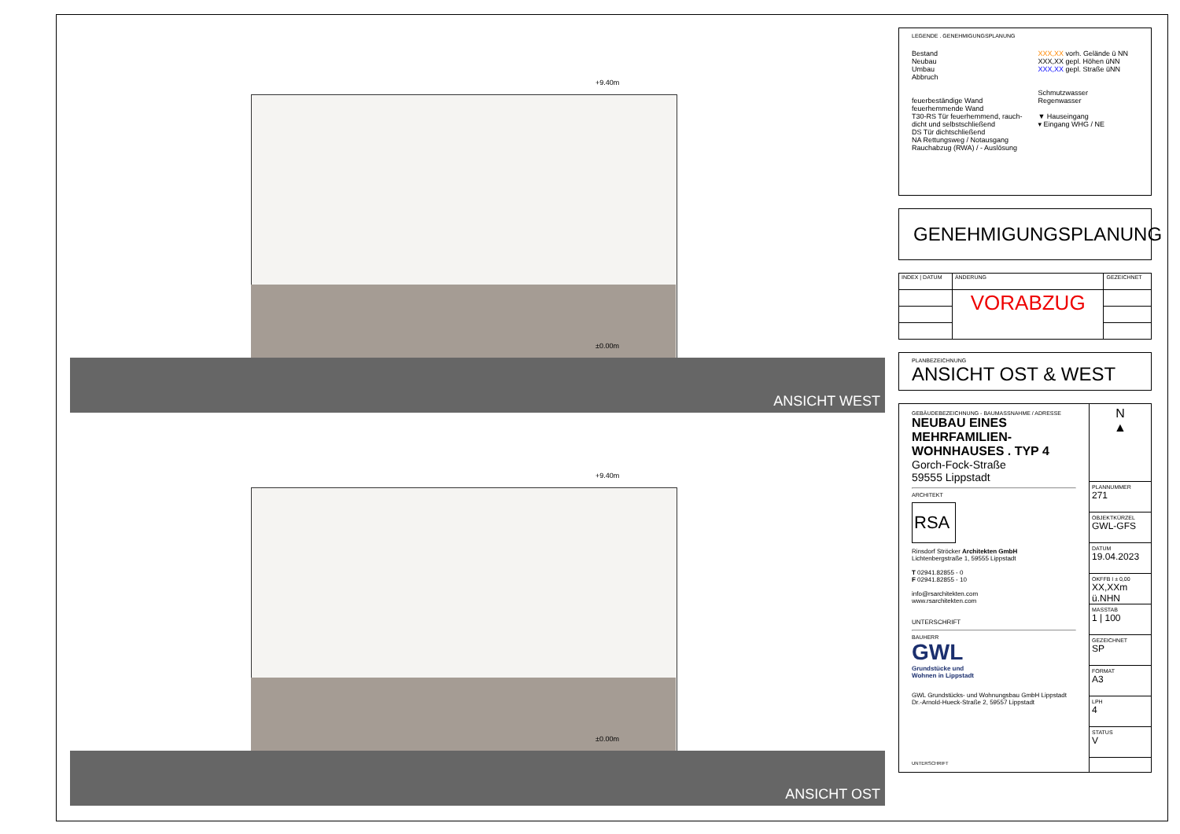+9.40m
±0.00m
ANSICHT WEST
+9.40m
±0.00m
ANSICHT OST
LEGENDE . GENEHMIGUNGSPLANUNG
Bestand
Neubau
Umbau
Abbruch
feuerbeständige Wand
feuerhemmende Wand
T30-RS Tür feuerhemmend, rauch-
dicht und selbstschließend
DS Tür dichtschließend
NA Rettungsweg / Notausgang
Rauchabzug (RWA) / - Auslösung
XXX,XX vorh. Gelände ü NN
XXX,XX gepl. Höhen üNN
XXX,XX gepl. Straße üNN
Schmutzwasser
Regenwasser
▼ Hauseingang
▾ Eingang WHG / NE
GENEHMIGUNGSPLANUNG
| INDEX / DATUM | ÄNDERUNG | GEZEICHNET |
| | VORABZUG | |
PLANBEZEICHNUNG
ANSICHT OST & WEST
GEBÄUDEBEZEICHNUNG - BAUMASSNAHME / ADRESSE
NEUBAU EINES MEHRFAMILIEN-
WOHNHAUSES . TYP 4
Gorch-Fock-Straße
59555 Lippstadt
ARCHITEKT
RSA
Rinsdorf Ströcker Architekten GmbH
Lichtenbergstraße 1, 59555 Lippstadt
T 02941.82855 - 0
F 02941.82855 - 10
info@rsarchitekten.com
www.rsarchitekten.com
UNTERSCHRIFT
BAUHERR
GWL
Grundstücke und
Wohnen in Lippstadt
GWL Grundstücks- und Wohnungsbau GmbH Lippstadt
Dr.-Arnold-Hueck-Straße 2, 59557 Lippstadt
UNTERSCHRIFT
N
▲
PLANNUMMER
271
OBJEKTKÜRZEL
GWL-GFS
DATUM
19.04.2023
OKFFB I ± 0,00
XX,XXm ü.NHN
MASSTAB
1 | 100
GEZEICHNET
SP
FORMAT
A3
LPH
4
STATUS
V